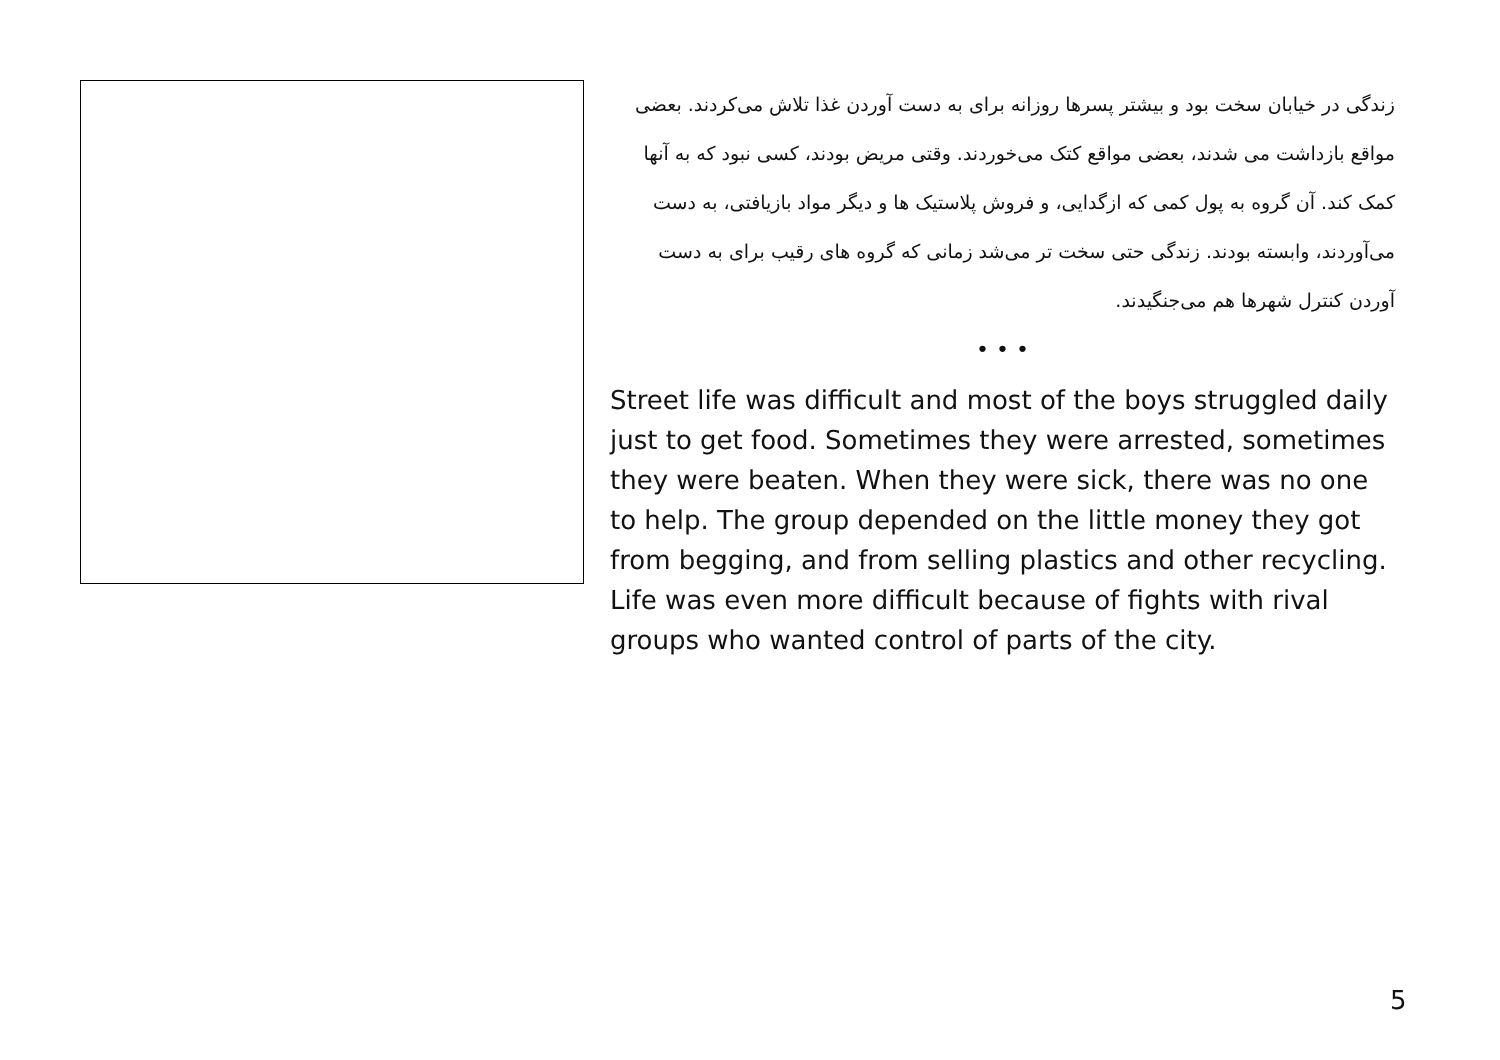زندگی در خیابان سخت بود و بیشتر پسرها روزانه برای به دست آوردن غذا تلاش می‌کردند. بعضی مواقع بازداشت می شدند، بعضی مواقع کتک می‌خوردند. وقتی مریض بودند، کسی نبود که به آنها کمک کند. آن گروه به پول کمی که ازگدایی، و فروش پلاستیک ها و دیگر مواد بازیافتی، به دست می‌آوردند، وابسته بودند. زندگی حتی سخت تر می‌شد زمانی که گروه های رقیب برای به دست آوردن کنترل شهرها هم می‌جنگیدند.
• • •
Street life was difficult and most of the boys struggled daily just to get food. Sometimes they were arrested, sometimes they were beaten. When they were sick, there was no one to help. The group depended on the little money they got from begging, and from selling plastics and other recycling. Life was even more difficult because of fights with rival groups who wanted control of parts of the city.
5